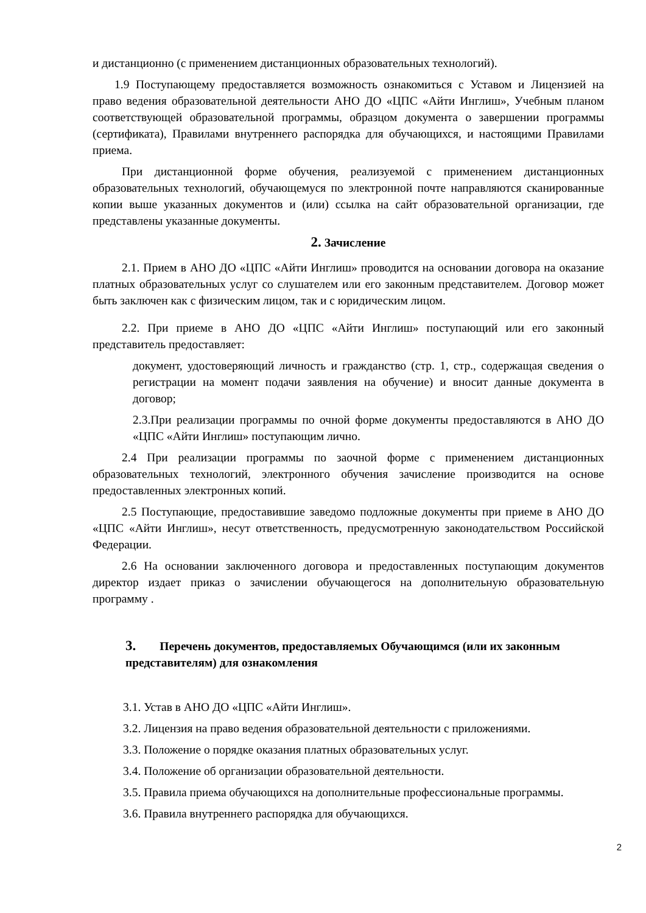и дистанционно (с применением дистанционных образовательных технологий).
1.9 Поступающему предоставляется возможность ознакомиться с Уставом и Лицензией на право ведения образовательной деятельности АНО ДО «ЦПС «Айти Инглиш», Учебным планом соответствующей образовательной программы, образцом документа о завершении программы (сертификата), Правилами внутреннего распорядка для обучающихся, и настоящими Правилами приема.
При дистанционной форме обучения, реализуемой с применением дистанционных образовательных технологий, обучающемуся по электронной почте направляются сканированные копии выше указанных документов и (или) ссылка на сайт образовательной организации, где представлены указанные документы.
2. Зачисление
2.1. Прием в АНО ДО «ЦПС «Айти Инглиш» проводится на основании договора на оказание платных образовательных услуг со слушателем или его законным представителем. Договор может быть заключен как с физическим лицом, так и с юридическим лицом.
2.2. При приеме в АНО ДО «ЦПС «Айти Инглиш» поступающий или его законный представитель предоставляет:
документ, удостоверяющий личность и гражданство (стр. 1, стр., содержащая сведения о регистрации на момент подачи заявления на обучение) и вносит данные документа в договор;
2.3.При реализации программы по очной форме документы предоставляются в АНО ДО «ЦПС «Айти Инглиш» поступающим лично.
2.4 При реализации программы по заочной форме с применением дистанционных образовательных технологий, электронного обучения зачисление производится на основе предоставленных электронных копий.
2.5 Поступающие, предоставившие заведомо подложные документы при приеме в АНО ДО «ЦПС «Айти Инглиш», несут ответственность, предусмотренную законодательством Российской Федерации.
2.6 На основании заключенного договора и предоставленных поступающим документов директор издает приказ о зачислении обучающегося на дополнительную образовательную программу .
3. Перечень документов, предоставляемых Обучающимся (или их законным представителям) для ознакомления
3.1. Устав в АНО ДО «ЦПС «Айти Инглиш».
3.2. Лицензия на право ведения образовательной деятельности с приложениями.
3.3. Положение о порядке оказания платных образовательных услуг.
3.4. Положение об организации образовательной деятельности.
3.5. Правила приема обучающихся на дополнительные профессиональные программы.
3.6. Правила внутреннего распорядка для обучающихся.
2